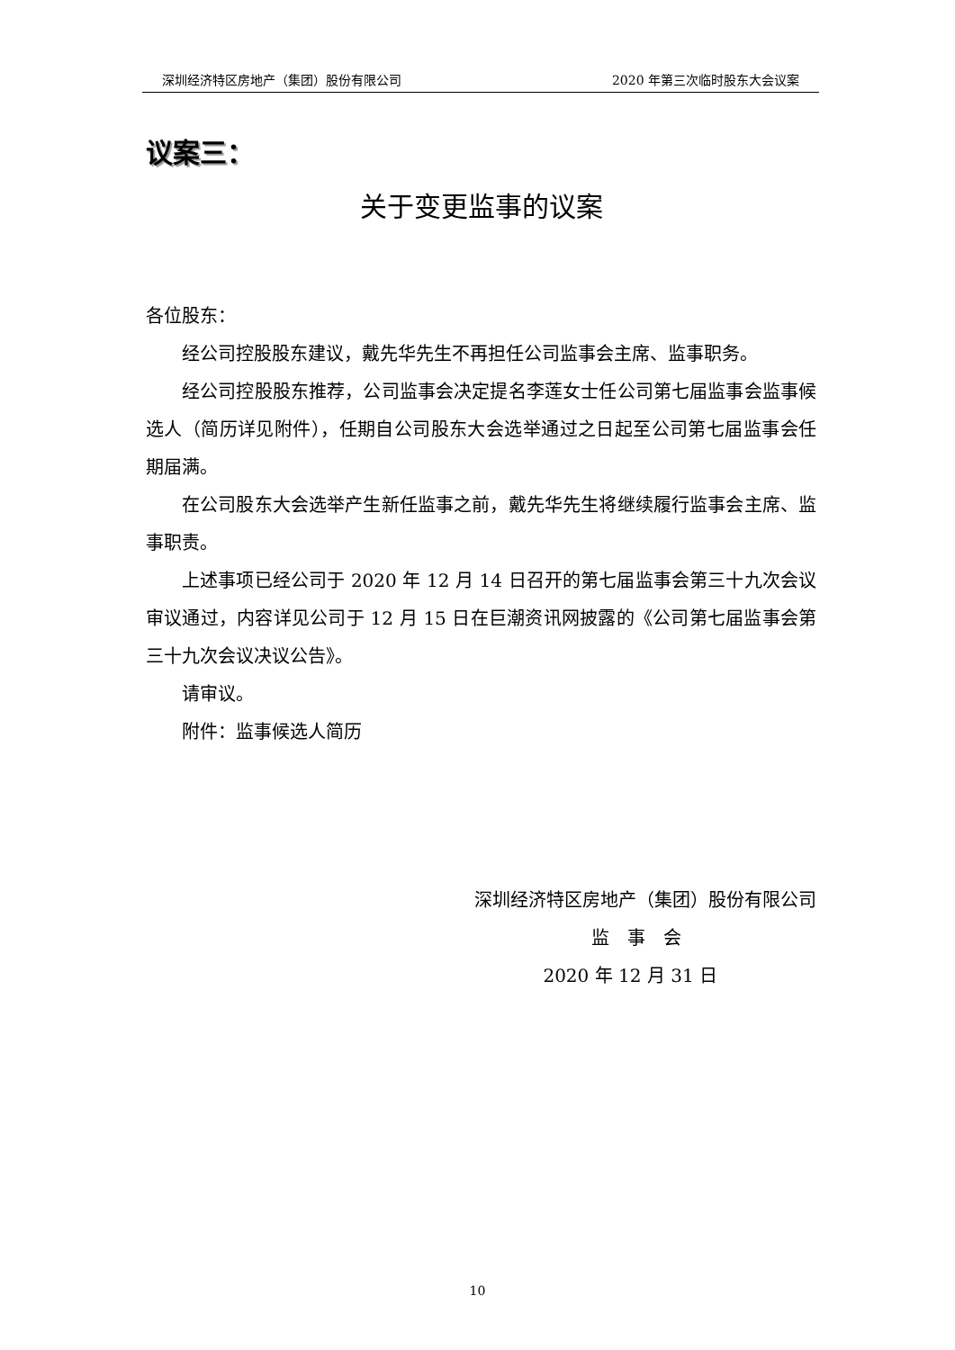深圳经济特区房地产（集团）股份有限公司 2020 年第三次临时股东大会议案
议案三：
关于变更监事的议案
各位股东：
经公司控股股东建议，戴先华先生不再担任公司监事会主席、监事职务。
经公司控股股东推荐，公司监事会决定提名李莲女士任公司第七届监事会监事候选人（简历详见附件），任期自公司股东大会选举通过之日起至公司第七届监事会任期届满。
在公司股东大会选举产生新任监事之前，戴先华先生将继续履行监事会主席、监事职责。
上述事项已经公司于 2020 年 12 月 14 日召开的第七届监事会第三十九次会议审议通过，内容详见公司于 12 月 15 日在巨潮资讯网披露的《公司第七届监事会第三十九次会议决议公告》。
请审议。
附件：监事候选人简历
深圳经济特区房地产（集团）股份有限公司
监　事　会
2020 年 12 月 31 日
10